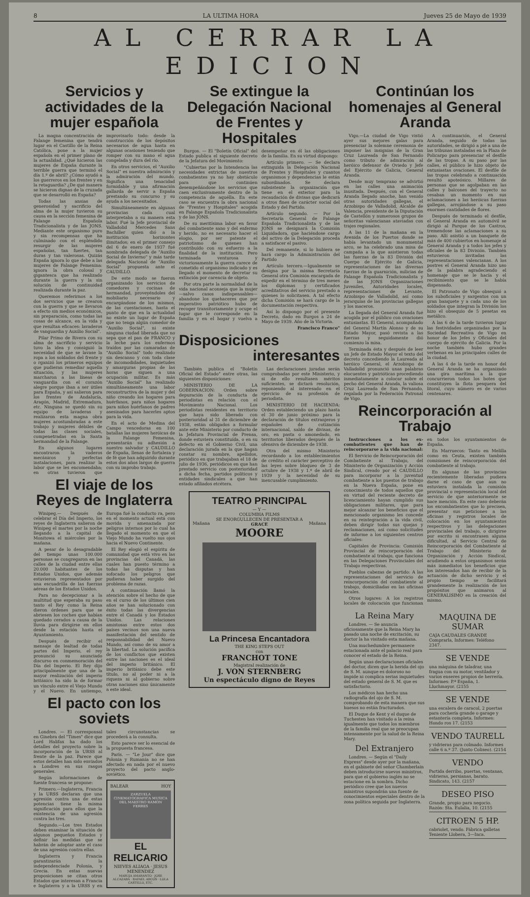8 LA ULTIMA HORA Jueves 25 de Mayo de 1939
AL CERRAR LA EDICION
Servicios y actividades de la mujer española
La magna concentración de Falange femenina que tendrá lugar en el Castillo de la Reina Católica, pone a la mujer española en el primer plano de la actualidad. ¿Qué hicieron las mujeres de España durante la terrible guerra que terminó el día 1.º de abril? ¿Cómo ayudó a los guerreros en los frentes y en la retaguardia? ¿De qué manera se hicieron dignas de la cruzada que se desarrolló en España?
Todas las ansias de generosidad y sacrificio del alma de la mujer tuvieron su causa en la sección femenina de Falange Española Tradicionalista y de las JONS. Mediante este organismo puro y sin recompensas que ha culminado con el espléndido resurgir de las mujeres españolas, tan fuertes, tan duras y tan valerosas. Quizás España ignora lo que debe a las mujeres de Falange Femenina: ignora la obra colosal y gigantesca que ha realizado durante la guerra y la sin solución de continuidad realizada durante la paz.
Queremos referirnos a los dos servicios que se crearon con la guerra y que se llevaron a efecto sin medios económicos, sin preparación, como todas las cosas de alcance, en la vida y que resultan eficaces: lavaderos de vanguardia y Auxilio Social".
Pilar Primo de Rivera con su alma de sacrificio y servicio tuvo la idea y consiguió la necesidad de que se lavase la ropa a los soldados del frente y o rganizó los primeros equipos que pudieran remediar aquella situación, y las mujeres marcharon a las líneas de vanguardia con el corazón alegre porque iban a ser útiles para España, y así salieron para los frentes de Andalucía, Aragón, Madrid, Extremadura, etc. Ninguna se quedó sin su equipo de lavaderas y realizaron esta magna obra mujeres acostumbradas a este trabajo y mujeres débiles de todas las clases sociales, compenetradas en la Santa hermandad de la Falange.
En algunos lugares encontraron la vaderos mecánicos y perfectas instalaciones, para realizar la labor que se les encomendaba; en otras tuvieron que improvisarlo todo: desde la construcción de los depósitos necesarios de agua hasta en algunas ocasiones teniendo que romper con su mano el agua congelada y dura del río.
En otros servicios, el "Auxilio Social" es nuestra admiración y la admiración del mundo. Significa una tenacidad formidable y una afirmación gallarda de servir a España prestando su concurso y su ayuda a los necesitados.
Simultáneamente en algunas provincias cada cual interpretaba a su manera esta labor. Fué la Jefe provincial de Valladolid Mercedes Sans Bachiller quien dió a la institución horizontes ilimitados; en el primer consejo del 6 de enero de 1937 fué nombrada delegada de "Auxilio Social de Invierno" y más tarde delegada Nacional de "Auxilio Social" propuesta ante el CAUDILLO.
De este modo se fueron organizando los servicios de comedores y cocinas de hermandad, proveyéndoles del mobiliario necesario y encargándose de los mismos, de las cuestaciones, hasta el punto de que en la actualidad no existe un lugar de España que no tenga algún comedor de "Auxilio Social", ni existe ninguna ciudad liberada que no sepa que el pan de FRANCO y la leche para los enfermos traídos por las camaradas de "Auxilio Social" todo realizado sin descanso y con toda clase de incomodidades, inquietudes y amarguras propias de las horas que siguen a una ocupación militar. Es más "Auxilio Social" ha realizado simultáneamente una labor reconstructiva de la mujer y del niño creando los hogares para huérfanos, para niños hogares para niños huérfanos de padres asesinados para hacerles aptos para la vida.
En el acto de Medina del Campo vencedoras en 100 batallas las mujeres heróicas de la Falange Femenina, presentarán su adhesión a nuestro salvador y CAUDILLO de España, llenas de fortaleza y de fé que han adquirido durante estos dos años largos de guerra con su improbo trabajo.
El viaje de los Reyes de Inglaterra
Winipeg.— Después de celebrar el Día del Imperio, los reyes de Inglaterra salieron de Winipeg el martes por la noche llegando a la capital de Monitowa el miércoles por la mañana.
A pesar de lo desagradable del tiempo unas 100.000 personas se congregaron en las calles de la ciudad entre ellas 20.000 habitantes de los Estados Unidos, que además estuvieron representados por una escuadrilla de las fuerzas aéreas de los Estados Unidos.
Para no decepcionar a la multitud que esperaba su paso tanto el Rey como la Reina dieron órdenes para que se abriesen los coches que habían quedado cerados a causa de la lluvia para dirigirse en ellos desde la estación hasta el Ayuntamiento.
Después de recibir el mensaje de lealtad de todas partes del Imperio, el rey pronunció su anunciado discurso en conmemoración del Día del Imperio. El Rey dijo principalmente que una de la mayor realización del imperio británico ha sido la de formar un vínculo entre el Viejo Mundo y el Nuevo. En untiempo, Europa fué la conducto ra, pero en el momento actual está con movida y amenazada por peligros internos por lo cual ha llegado el momento en que el Viejo Mundo ha vuelto sus ojos hacia el Nuevo Continente.
El Rey elogió el espíritu de comunidad que está vivo en las provincias del Canadá, las cuales han puesto término a todas las disputas y han sofocado los peligros que pudieran haber surgido del problema de razas.
A continuación llamó la atención sobre el hecho de que en el curso de los últimos cien años se han solucionado con éxito todas las divergencias entre el Canadá y los Estados Unidos. Las relaciones amistosas entre estos dos países vecinos son una nueva manifestación del sentido de responsabilidad del Nuevo Mundo, así como de su amor a la libertad. La solución pacífica de los conflictos que existen entre las naciones es el ideal del imperio británico. El imperio británico debe este título, no al poder ni a la riqueza ni al gobierno sobre otras naciones sino únicamente a este ideal.
El pacto con los soviets
Londres. — El corresponsal en Ginebra del "Times" dice que Lord Halifax ha dado los detalles del proyecto sobre la incorporación de la URSS al frente de la paz. Parece que estos detalles han sido enviados a Londres en sus rasgos generales.
Según informaciones de fuente francesa se propone:
Primero.—Inglaterra, Francia y la URSS declaran que una agresión contra una de estas potencias tiene la misma significación para ellos que la existencia de una agresión contra las tres.
Segundo.—Los tres Estados deben examinar la situación de algunos pequeños Estados y definir las medidas que se habrán de adoptar ante el caso de una agresión contra ellas.
Inglaterra y Francia garantizarán la independenciade Polonia, y Grecia. En estas nuevas proposiciones se citan otros Estados que interesan a Francia e Inglaterra y a la URSS y en tales circunstancias se procederá a la consulta.
Esto parece ser lo esencial de la propuesta francesa.
París. — "Le Jour" dice que Polonia y Rumania no se han afectado en nada por el nuevo proyecto del pacto anglo-soviético.
BALEAR HOY
ZARZUELA CINEMATOGRAFICA MUSICA DEL MAESTRO RAMON FERRES
EL RELICARIO
NIEVES ALIAGA · JESUS MENENDEZ
MARUJA AMARANTO · JOSE ALCAZABA · RAFAEL ARCOS · LOLA CASTILLO, ETC.
Se extingue la Delegación Nacional de Frentes y Hospitales
Burgos. — El "Boletín Oficial" del Estado publica el siguiente decreto de la Jefatura del Movimiento:
"Cubiertas por la Intendencia las necesidades extrictas de nuestros combatientes ya no hay obstáculo para que continúen desempeñándose los servicios que caen exclusivamente dentro de la competencia de aquélla. En este caso se encuentra la obra nacional de "Frentes y Hospitales" acogida en Falange Española Tradicionalista y de las JONS.
De su meritísima labor en favor del combatiente sano y del enfermo y herido, no es necesario hacer el elogio, por ser patente el patriotismo de quienes han contribuído con su esfuerzo a la finalidad de la institución. Pero terminada venturosa y victoriosamente la guerra carece de cometido el organismo indicado y es llegado el momento de decretar su extinción por carencia de objeto.
Por otra parte la normalidad de la vida nacional aconseja que la mujer —salvo casos indispensables—abandone los quehaceres que por imperativo patriótico hubo de recoger transitoriamente y ocupe el lugar que le corresponde en la familia y en el hogar y vuelva a desempeñar en él las obligaciones de la familia. En su virtud dispongo:
Artículo primero. — Se declara extinguida la Delegación Nacional de Frentes y Hospitales y cuantos organismos y dependencias le están subordinados. Se declara subsistente la organización que tiene en el exterior para la recaudación de divisas que dedicará a otros fines de carácter social del Estado y del Partido.
Artículo segundo. — Por la Secretaría General de Falange Española Tradicionalista y de las JONS se designará la Comisión Liquidadora, que haciéndose cargo del activo de la Delegación proceda a satisfacer el pasivo.
Del remanente, si lo hubiera se hará cargo la Administración del Partido
Artículo tercero.—Igualmente se designa por la misma Secretaría General otra Comisión encargada de expedir en el término de tres meses los diplomas y certificados acreditativos del servicio prestado a quienes lo solicitasen. A tal efecto dicha Comisión se hará cargo de la documentación respectiva.
Así lo dispongo por el presente Decreto, dado en Burgos a 24 de Mayo de 1939. Año de la Victoria.
Francisco Franco"
Disposiciones
interesantes
También publica el "Boletín Oficial del Estado" entre otras, las siguientes disposiciones:
MINISTERIO DE LA GOBERNACION: Orden sobre depuración de la conducta de periodistas en relación con el Movimiento Nacional. Los periodistas residentes en territorio que haya sido liberado con posterioridad al 31 de diciembre de 1938, están obligados a formular ante este Ministerio por conducto de la Jefatura Provincial de Prensa, donde estuviera constituída, o en su defecto en el Gobierno Civil, una declaración jurada en la que hagan constar su nombre, apellidos, periódico en que trabajaban el 18 de julio de 1936, periódicos en que han prestado servicio con posterioridad a dicha fecha, partidos políticos y entidades sindicales a que han estado afiliados etcétera.
Las declaraciones juradas serán comprobadas por este Ministerio, y si de ello resultasen méritos suficientes, se dictará resolución, reponiendo al interesado en el ejercicio de su profesión de periodista.
MINISTERIO DE HACIENDA: Orden estableciendo un plazo hasta el 30 de junio próximo para la declaración de títulos extranjeros y españoles de cotización internacional, saldo de divisas, de oro, en pasta o amonedado, en territorios liberados después de la ofensiva de diciembre de 1938.
Otra del mismo Ministerio recordando a los establecimientos de crédito el carácter perceptivo de las leyes sobre bloqueo de 3 de octubre de 1938 y 1.º de abril de 1939 y la necesidad de su inexcusable cumplimiento.
TEATRO PRINCIPAL
Mañana
— Y —
COLUMBIA FILMS
SE ENORGULLECEN DE PRESENTAR A
GRACE
MOORE
Mañana
La Princesa Encantadora
THE KING STEPS OUT
con
FRANCHOT TONE
Magistral realización de
J. VON STERNBERG
Un espectáculo digno de Reyes
Continúan los homenajes al General Aranda
Vigo.—La ciudad de Vigo vistió ayer sus mejores galas para presenciar la solemne ceremonia de imponer las insignias de la Gran Cruz Laureada de San Fernando como tributo de admiración al heróico defensor de Oviedo y Jefe del Ejército de Galicia, General Aranda.
Desde muy temprano se advirtió en las calles una animación inusitada. Después, con el General Aranda llegado anoche, han venido otras autoridades gallegas, el Arzobispo de Valladolid, Alcalde de Valencia, presidente de la Diputación de Castellón y numerosos grupos de señoritas valencianas ataviadas con trajes regionales.
A las 11 de la mañana en la Avenida de los Puertos donde se había levantado un monumental arco, se ha celebrado una misa de campaña a la que asistieron todas las fuerzas de la 83 División del Cuerpo de Ejército de Galicia, representaciones de las diversas fuerzas de la guarnición, milicias de Falange Española Tradicionalista y de las JONS Organizaciones Juveniles, Autoridades locales, representaciones de Levante, Arzobispo de Valladolid, así como jerarquías de las provincias gallegas y los maceros.
La llegada del General Aranda fué acogida por el público con ovaciones entusiastas. El General, acompañado del General Martín Alonso y de su Estado Mayor, pasó revista a las fuerzas y seguidamente dió comienzo la misa.
Terminada ésta y después de leer un Jefe de Estado Mayor el texto del decreto concediendo la Laureada al heróico General, el Arzobispo de Valladolid pronunció unas palabras elocuentes y patrióticas procediendo inmediatamente a colocar sobre el pecho del General Aranda, la valiosa Cruz Laureada de San Fernando, regalada por la Federación Patronal de Vigo.
A continuación, el General Aranda, seguido de todas las autoridades, se dirigió a pié a una de las tribunas instaladas en la Plaza de Policarpo para presenciar el desfile de las tropas. A su paso por las calles, el público le hizo objeto de entusiastas ovaciones. El desfile de las tropas celebrado a continuación resultó apoteósico. Millares de personas que se agolpaban en las calles y balcones del trayecto no cesaban un momento en sus aclamaciones a las heróicas fuerzas gallegas, arrojándose a su paso enormes cantidades de flores.
Después de terminado el desfile, el General Aranda en automóvil se dirigió al Parque de los Castros, tremendose las aclamaciones a su paso. Allí asistió a un banquete de más de 400 cubiertos en homenaje al General Aranda y a todos los jefes y oficiales de la 83 División. También estuvieron invitadas las representaciones valencianas. A los postres el General Aranda hizo uso de la palabra agradeciendo el homenaje que se le hacía y el recibimiento que se le había dispensado.
El Patronato de Vigo obsequió a los suboficiales y sargentos con un gran banquete y a cada uno de los soldados que integran la División los hizo el obsequio de 5 pesetas en metálico.
A las 6 de la tarde tuvieron lugar las festividades organizadas por la Sociedad Recreativa de Vigo en honor de los Jefes y Oficiales del cuerpo de ejército de Galicia. Por la noche también hubo grandes verbenas en las principales calles de la ciudad.
A las 4 de la tarde en honor del General Aranda se ha organizado una gira marítima a la que concurrieron todos los botes que constituyen la flota pesquera del litoral, cuyo número es de varios centenares.
Reincorporación al Trabajo
Instrucciones a los ex-combatientes que han de reincorporarse a la vida nacional:
El Servicio de Reincorporación del Combatiente al Trabajo, del Ministerio de Organización y Acción Sindical, creado por el CAUDILLO para incorporar a la juventud combatiente a los puestos de trabajo en la Nueva España, pone en conocimiento de todos aquellos que en virtud del reciente decreto de licenciamiento hayan cumplido sus obligaciones militares, que para mejor alcanzar los beneficios que el mencionado organismo les concede en su reintegración a la vida civil, deben dirigir todas sus quejas y reclamaciones, así como solicitudes de informe a los siguientes centros oficiales:
Capitales de Provincia: Comisión Provincial de reincorporación del combatiente al trabajo, que funciona en las Delegaciones Provinciales del Trabajo respectivas.
Pueblos cabezas de partido: A las representaciones del servicio de reincorporación del combatiente al trabajo, domiciliadas en las oficinas locales.
Otros lugares: A los registros locales de colocación que funcionan en todos los ayuntamientos de España.
En Marruecos: Tanto en Melilla como en Ceuta, existen también comisiones de reincorporación del combatiente al trabajo.
En algunas de las provincias recientemente liberadas pudiera darse el caso de que aun no estuviera instalada la comisión provincial o representación local del servicio de que anteriormente se hace mención. En este caso deberán los excombatientes que lo precisen, presentar sus peticiones a las oficinas y registros locales de colocación en los ayuntamientos respectivos y las delegaciones provinciales del trabajo, o dirigirse por escrito si encontrasen alguna dificultad, al Servicio Central de Reincorporación del Combatiente al Trabajo del Ministerio de Organización y Acción Sindical, acudiendo a estos organismos serán más inmediatos los beneficios que los interesados han de recibir de la actuación de dicho servicio y el propio tiempo se facilitará grandemente la realización de los propósitos que animaron al GENERALISIMO en la creación del mismo.
La Reina Mary
Londres. — Se anuncia oficiosamente que la Reina Mary ha pasado una noche de excitación, su doctor la ha visitado esta mañana.
Una muchedumbre permanece estacionada ante el palacio real para conocer el estado de la Reina.
Según unas declaraciones oficiales del doctor, dicen que la herida del ojo de S. M. aunque es doloroso no impide ni complica serias inquietudes del estado general de S. M. que es satisfactorio.
Los médicos han hecho una radiografía del ojo de S. M. comprobando de esta manera que sus huesos no están fracturados.
El Duque de Kent y el duque de Tuchesten han visitado a la reina igualmente que todos los miembros de la familia real que se preocupan intensamente por la salud de la Reina Mary.
Del Extranjero
Londres. — Según el "Daily Express" desde ayer por la mañana, en el gabinete del señor Chamberlain deben introducirse nuevos ministros, para que el gobierno inglés no se estacione en la sombra. Dicho periódico cree que los nuevos ministros supondrán una fuente de conocimientos especiales dentro de la zona política seguida por Inglaterra.
MAQUINA DE SUMAR
CAJA CAUDALES GRANDE
Comprarla, Informes: Teléfono 2347.
SE VENDE
una máquina de taladrar, una fragua con su motor, ventilador y varios enseres propios de herrería. Informes: P.ª España, 1. Lluchmayor. (2155
SE VENDE
una escalera de caracol, 2 puertas para cochería grande o garage y estantería completa. Informes: Hondo ros 17. (2153
VENDO TAURELL
y vidrieras para colmado. Informes calle 6 n.º 37. (Junto Coliseo). (2154
VENDO
Partida derribo, puertas, ventanas, vidrieras, persianas, barato. Sindicato, 143. (2157
DESEO PISO
Grande, propio para negocio. Razón: Sta. Eulalia, 10. (2155
CITROEN 5 HP.
cabriolet, vendo. Fábrica galletas Teniente Llobera, 3—Inca.